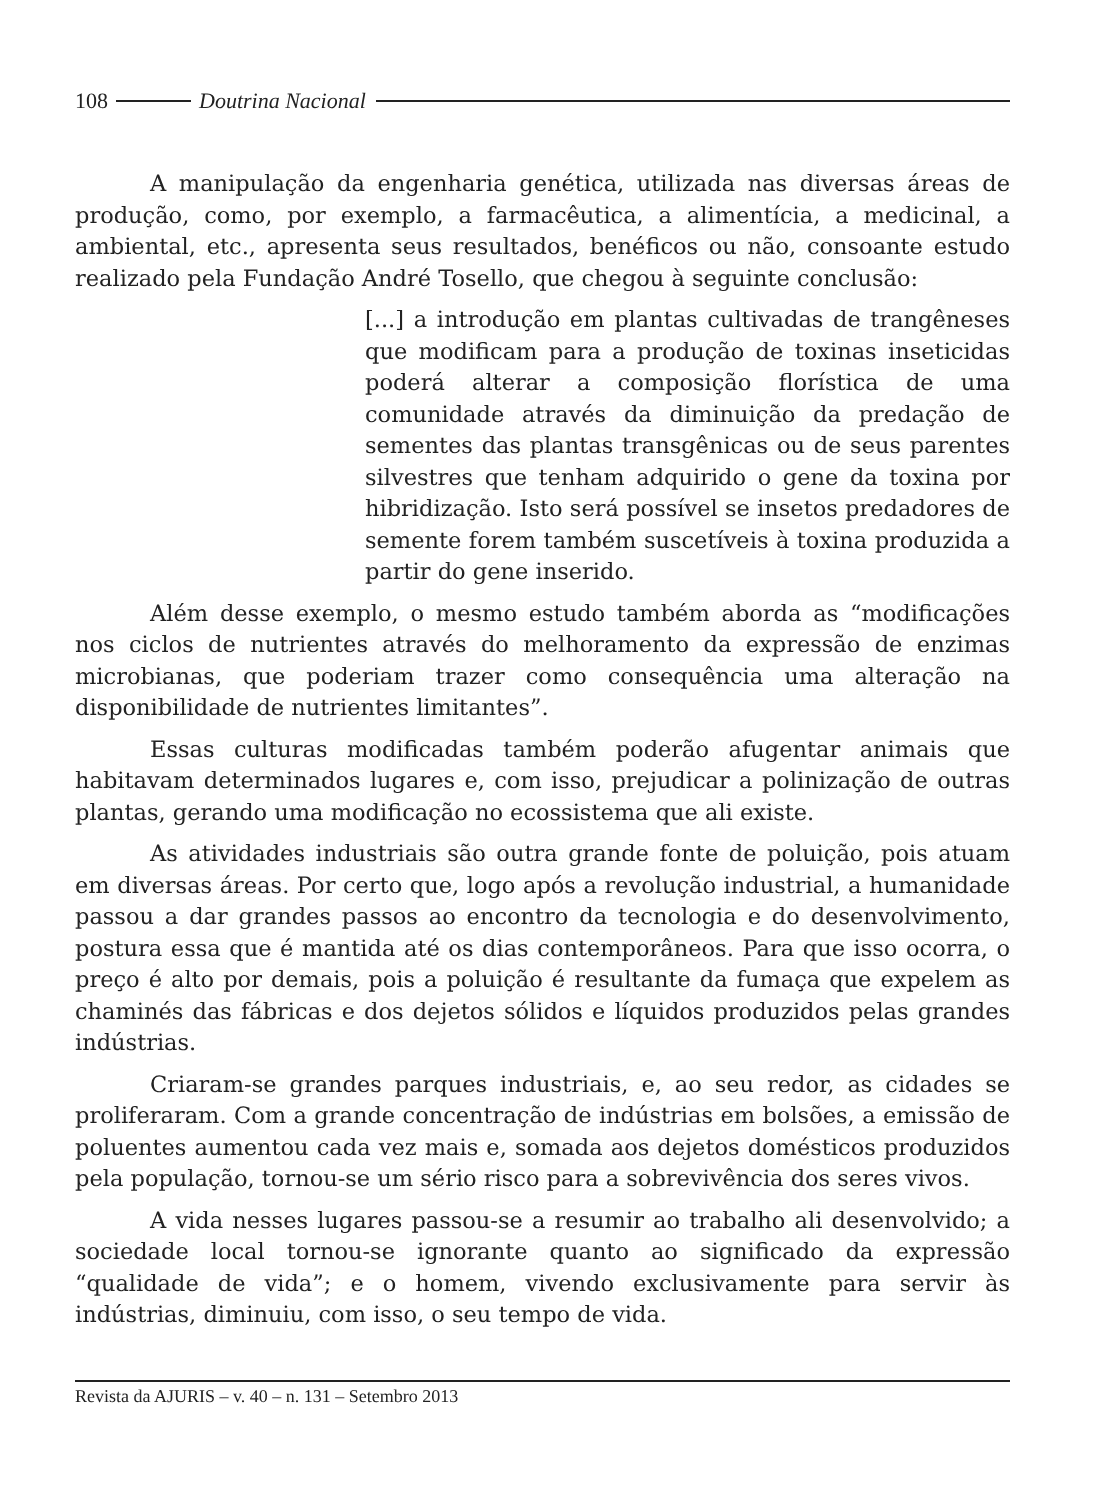108 Doutrina Nacional
A manipulação da engenharia genética, utilizada nas diversas áreas de produção, como, por exemplo, a farmacêutica, a alimentícia, a medicinal, a ambiental, etc., apresenta seus resultados, benéficos ou não, consoante estudo realizado pela Fundação André Tosello, que chegou à seguinte conclusão:
[...] a introdução em plantas cultivadas de trangêneses que modificam para a produção de toxinas inseticidas poderá alterar a composição florística de uma comunidade através da diminuição da predação de sementes das plantas transgênicas ou de seus parentes silvestres que tenham adquirido o gene da toxina por hibridização. Isto será possível se insetos predadores de semente forem também suscetíveis à toxina produzida a partir do gene inserido.
Além desse exemplo, o mesmo estudo também aborda as “modificações nos ciclos de nutrientes através do melhoramento da expressão de enzimas microbianas, que poderiam trazer como consequência uma alteração na disponibilidade de nutrientes limitantes”.
Essas culturas modificadas também poderão afugentar animais que habitavam determinados lugares e, com isso, prejudicar a polinização de outras plantas, gerando uma modificação no ecossistema que ali existe.
As atividades industriais são outra grande fonte de poluição, pois atuam em diversas áreas. Por certo que, logo após a revolução industrial, a humanidade passou a dar grandes passos ao encontro da tecnologia e do desenvolvimento, postura essa que é mantida até os dias contemporâneos. Para que isso ocorra, o preço é alto por demais, pois a poluição é resultante da fumaça que expelem as chaminés das fábricas e dos dejetos sólidos e líquidos produzidos pelas grandes indústrias.
Criaram-se grandes parques industriais, e, ao seu redor, as cidades se proliferaram. Com a grande concentração de indústrias em bolsões, a emissão de poluentes aumentou cada vez mais e, somada aos dejetos domésticos produzidos pela população, tornou-se um sério risco para a sobrevivência dos seres vivos.
A vida nesses lugares passou-se a resumir ao trabalho ali desenvolvido; a sociedade local tornou-se ignorante quanto ao significado da expressão “qualidade de vida”; e o homem, vivendo exclusivamente para servir às indústrias, diminuiu, com isso, o seu tempo de vida.
Revista da AJURIS – v. 40 – n. 131 – Setembro 2013